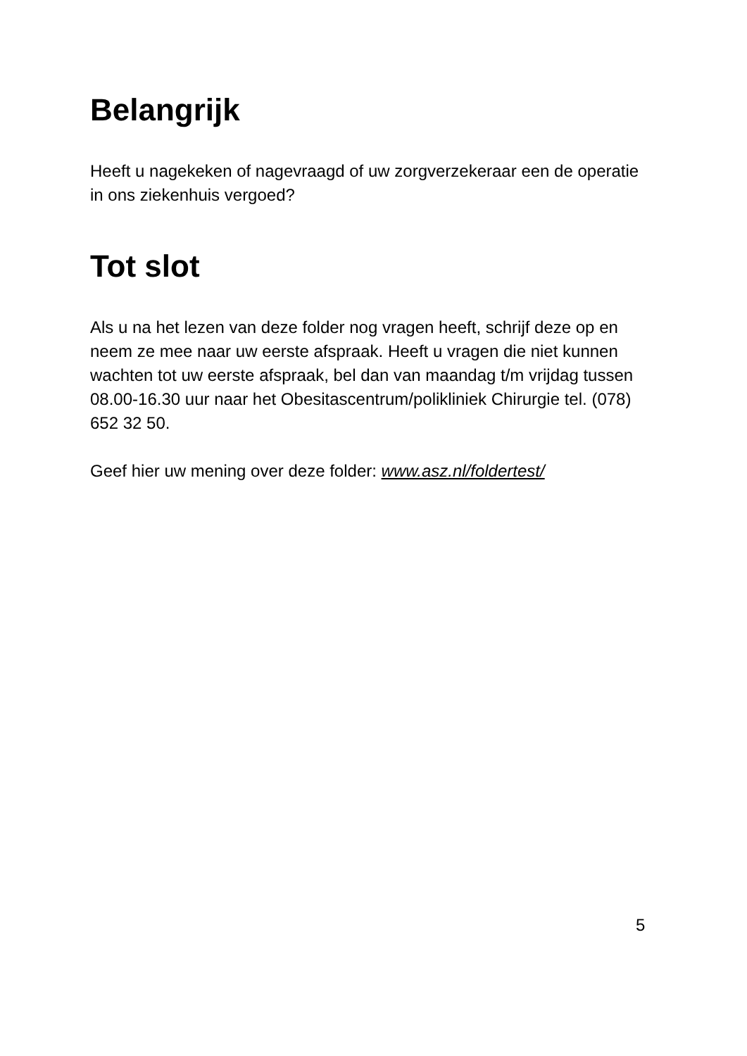Belangrijk
Heeft u nagekeken of nagevraagd of uw zorgverzekeraar een de operatie in ons ziekenhuis vergoed?
Tot slot
Als u na het lezen van deze folder nog vragen heeft, schrijf deze op en neem ze mee naar uw eerste afspraak. Heeft u vragen die niet kunnen wachten tot uw eerste afspraak, bel dan van maandag t/m vrijdag tussen 08.00-16.30 uur naar het Obesitascentrum/polikliniek Chirurgie tel. (078) 652 32 50.
Geef hier uw mening over deze folder: www.asz.nl/foldertest/
5